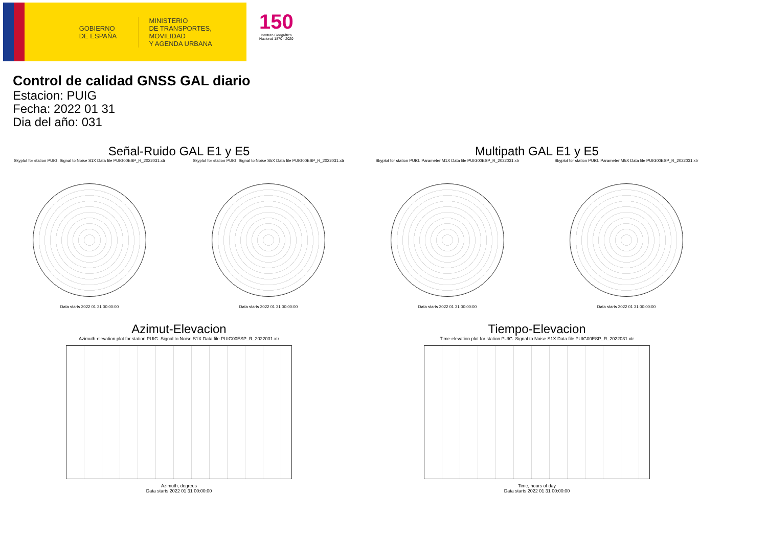GOBIERNO
DE ESPAÑA
MINISTERIO
DE TRANSPORTES, MOVILIDAD
Y AGENDA URBANA
150
Instituto Geográfico
Nacional 1870 · 2020
Control de calidad GNSS GAL diario
Estacion: PUIG
Fecha: 2022 01 31
Dia del año: 031
Señal-Ruido GAL E1 y E5
Skyplot for station PUIG. Signal to Noise S1X Data file PUIG00ESP_R_2022031.xtr
Data starts 2022 01 31 00:00:00
Skyplot for station PUIG. Signal to Noise S5X Data file PUIG00ESP_R_2022031.xtr
Data starts 2022 01 31 00:00:00
Multipath GAL E1 y E5
Skyplot for station PUIG. Parameter M1X Data file PUIG00ESP_R_2022031.xtr
Data starts 2022 01 31 00:00:00
Skyplot for station PUIG. Parameter M5X Data file PUIG00ESP_R_2022031.xtr
Data starts 2022 01 31 00:00:00
Azimut-Elevacion
Azimuth-elevation plot for station PUIG. Signal to Noise S1X Data file PUIG00ESP_R_2022031.xtr
Azimuth, degrees
Data starts 2022 01 31 00:00:00
Tiempo-Elevacion
Time-elevation plot for station PUIG. Signal to Noise S1X Data file PUIG00ESP_R_2022031.xtr
Time, hours of day
Data starts 2022 01 31 00:00:00